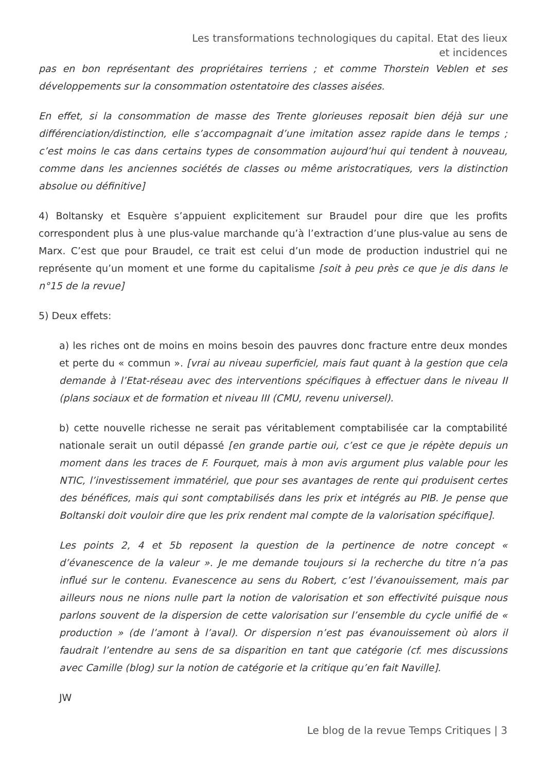Les transformations technologiques du capital. Etat des lieux et incidences
pas en bon représentant des propriétaires terriens ; et comme Thorstein Veblen et ses développements sur la consommation ostentatoire des classes aisées.
En effet, si la consommation de masse des Trente glorieuses reposait bien déjà sur une différenciation/distinction, elle s’accompagnait d’une imitation assez rapide dans le temps ; c’est moins le cas dans certains types de consommation aujourd’hui qui tendent à nouveau, comme dans les anciennes sociétés de classes ou même aristocratiques, vers la distinction absolue ou définitive]
4) Boltansky et Esquère s’appuient explicitement sur Braudel pour dire que les profits correspondent plus à une plus-value marchande qu’à l’extraction d’une plus-value au sens de Marx. C’est que pour Braudel, ce trait est celui d’un mode de production industriel qui ne représente qu’un moment et une forme du capitalisme [soit à peu près ce que je dis dans le n°15 de la revue]
5) Deux effets:
a) les riches ont de moins en moins besoin des pauvres donc fracture entre deux mondes et perte du « commun ». [vrai au niveau superficiel, mais faut quant à la gestion que cela demande à l’Etat-réseau avec des interventions spécifiques à effectuer dans le niveau II (plans sociaux et de formation et niveau III (CMU, revenu universel).
b) cette nouvelle richesse ne serait pas véritablement comptabilisée car la comptabilité nationale serait un outil dépassé [en grande partie oui, c’est ce que je répète depuis un moment dans les traces de F. Fourquet, mais à mon avis argument plus valable pour les NTIC, l’investissement immatériel, que pour ses avantages de rente qui produisent certes des bénéfices, mais qui sont comptabilisés dans les prix et intégrés au PIB. Je pense que Boltanski doit vouloir dire que les prix rendent mal compte de la valorisation spécifique].
Les points 2, 4 et 5b reposent la question de la pertinence de notre concept « d’évanescence de la valeur ». Je me demande toujours si la recherche du titre n’a pas influé sur le contenu. Evanescence au sens du Robert, c’est l’évanouissement, mais par ailleurs nous ne nions nulle part la notion de valorisation et son effectivité puisque nous parlons souvent de la dispersion de cette valorisation sur l’ensemble du cycle unifié de « production » (de l’amont à l’aval). Or dispersion n’est pas évanouissement où alors il faudrait l’entendre au sens de sa disparition en tant que catégorie (cf. mes discussions avec Camille (blog) sur la notion de catégorie et la critique qu’en fait Naville].
JW
Le blog de la revue Temps Critiques | 3